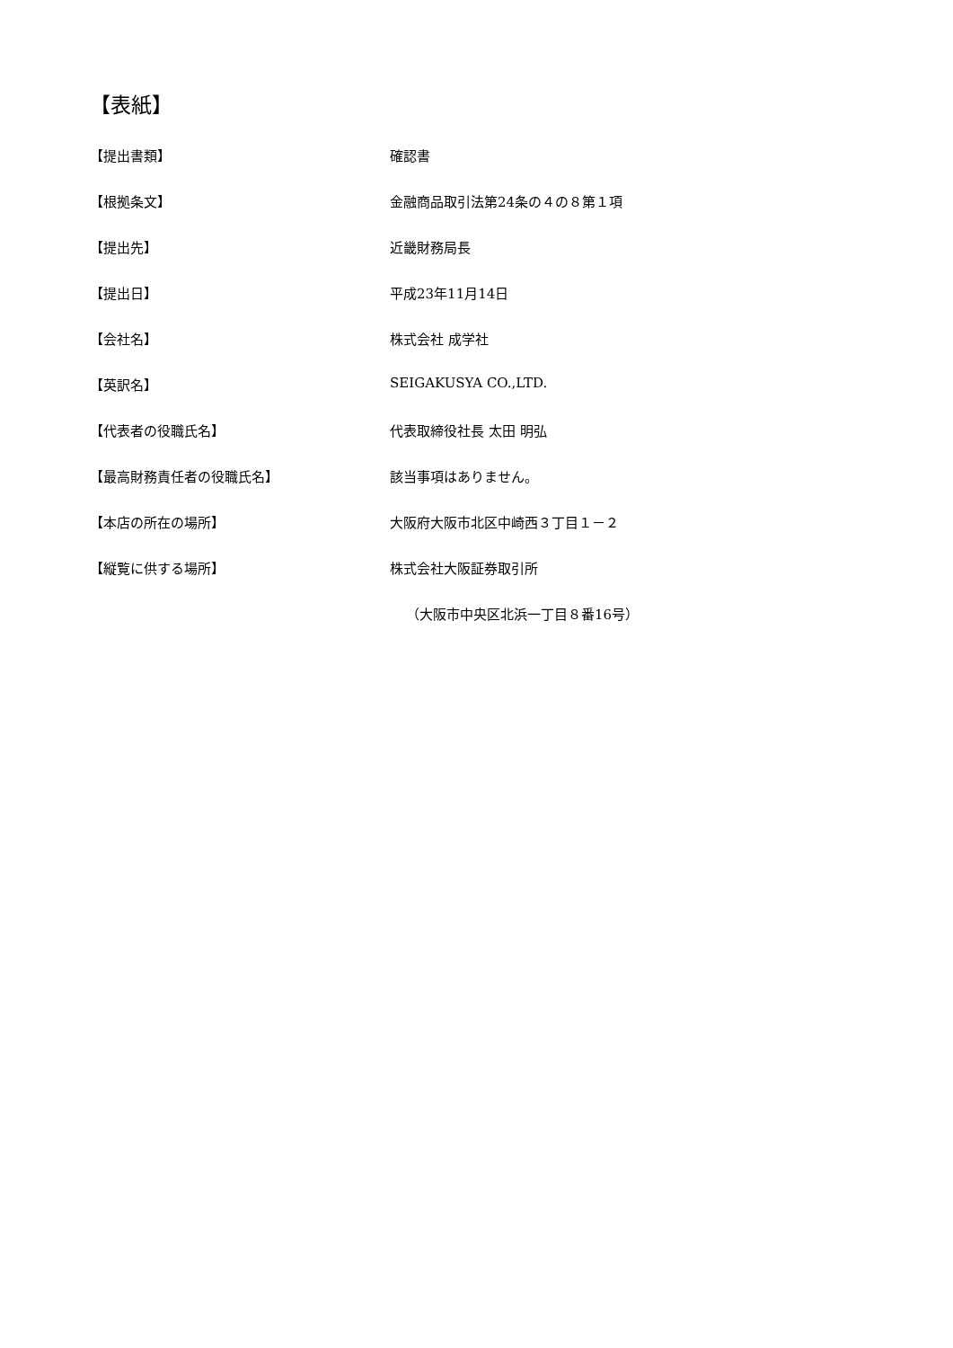【表紙】
【提出書類】 確認書
【根拠条文】 金融商品取引法第24条の４の８第１項
【提出先】 近畿財務局長
【提出日】 平成23年11月14日
【会社名】 株式会社 成学社
【英訳名】 SEIGAKUSYA CO.,LTD.
【代表者の役職氏名】 代表取締役社長 太田 明弘
【最高財務責任者の役職氏名】 該当事項はありません。
【本店の所在の場所】 大阪府大阪市北区中崎西３丁目１－２
【縦覧に供する場所】 株式会社大阪証券取引所
（大阪市中央区北浜一丁目８番16号）